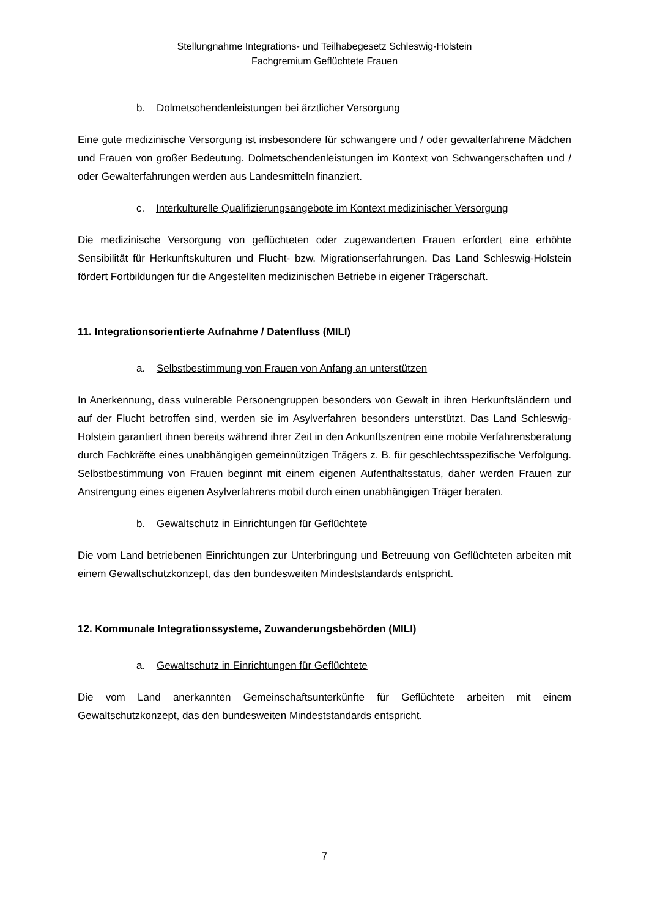Stellungnahme Integrations- und Teilhabegesetz Schleswig-Holstein
Fachgremium Geflüchtete Frauen
b. Dolmetschendenleistungen bei ärztlicher Versorgung
Eine gute medizinische Versorgung ist insbesondere für schwangere und / oder gewalterfahrene Mädchen und Frauen von großer Bedeutung. Dolmetschendenleistungen im Kontext von Schwangerschaften und / oder Gewalterfahrungen werden aus Landesmitteln finanziert.
c. Interkulturelle Qualifizierungsangebote im Kontext medizinischer Versorgung
Die medizinische Versorgung von geflüchteten oder zugewanderten Frauen erfordert eine erhöhte Sensibilität für Herkunftskulturen und Flucht- bzw. Migrationserfahrungen. Das Land Schleswig-Holstein fördert Fortbildungen für die Angestellten medizinischen Betriebe in eigener Trägerschaft.
11. Integrationsorientierte Aufnahme / Datenfluss (MILI)
a. Selbstbestimmung von Frauen von Anfang an unterstützen
In Anerkennung, dass vulnerable Personengruppen besonders von Gewalt in ihren Herkunftsländern und auf der Flucht betroffen sind, werden sie im Asylverfahren besonders unterstützt. Das Land Schleswig-Holstein garantiert ihnen bereits während ihrer Zeit in den Ankunftszentren eine mobile Verfahrensberatung durch Fachkräfte eines unabhängigen gemeinnützigen Trägers z. B. für geschlechtsspezifische Verfolgung. Selbstbestimmung von Frauen beginnt mit einem eigenen Aufenthaltsstatus, daher werden Frauen zur Anstrengung eines eigenen Asylverfahrens mobil durch einen unabhängigen Träger beraten.
b. Gewaltschutz in Einrichtungen für Geflüchtete
Die vom Land betriebenen Einrichtungen zur Unterbringung und Betreuung von Geflüchteten arbeiten mit einem Gewaltschutzkonzept, das den bundesweiten Mindeststandards entspricht.
12. Kommunale Integrationssysteme, Zuwanderungsbehörden (MILI)
a. Gewaltschutz in Einrichtungen für Geflüchtete
Die vom Land anerkannten Gemeinschaftsunterkünfte für Geflüchtete arbeiten mit einem Gewaltschutzkonzept, das den bundesweiten Mindeststandards entspricht.
7